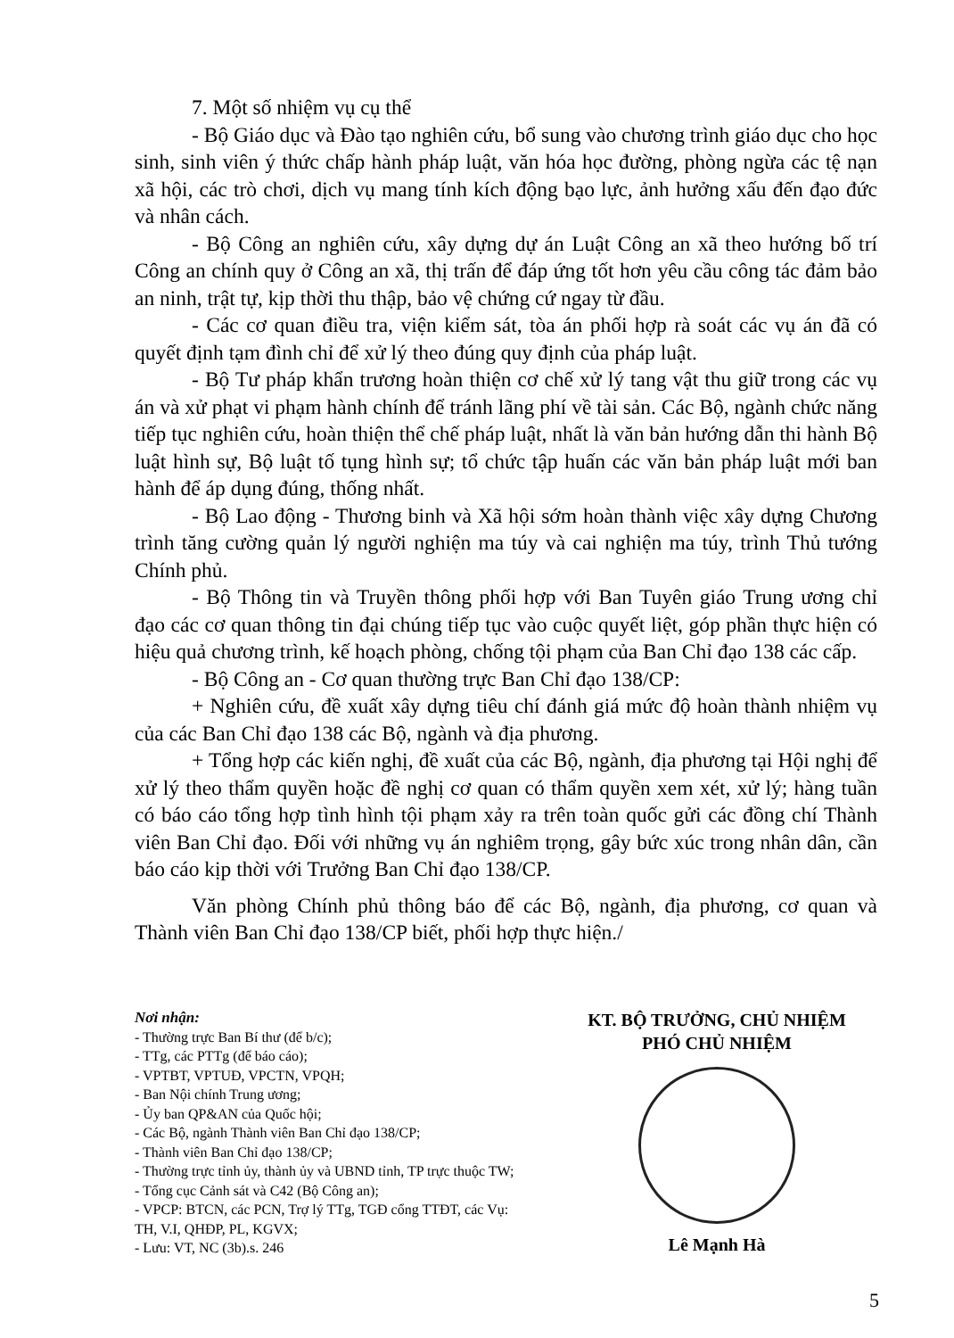7. Một số nhiệm vụ cụ thể
- Bộ Giáo dục và Đào tạo nghiên cứu, bổ sung vào chương trình giáo dục cho học sinh, sinh viên ý thức chấp hành pháp luật, văn hóa học đường, phòng ngừa các tệ nạn xã hội, các trò chơi, dịch vụ mang tính kích động bạo lực, ảnh hưởng xấu đến đạo đức và nhân cách.
- Bộ Công an nghiên cứu, xây dựng dự án Luật Công an xã theo hướng bố trí Công an chính quy ở Công an xã, thị trấn để đáp ứng tốt hơn yêu cầu công tác đảm bảo an ninh, trật tự, kịp thời thu thập, bảo vệ chứng cứ ngay từ đầu.
- Các cơ quan điều tra, viện kiểm sát, tòa án phối hợp rà soát các vụ án đã có quyết định tạm đình chỉ để xử lý theo đúng quy định của pháp luật.
- Bộ Tư pháp khẩn trương hoàn thiện cơ chế xử lý tang vật thu giữ trong các vụ án và xử phạt vi phạm hành chính để tránh lãng phí về tài sản. Các Bộ, ngành chức năng tiếp tục nghiên cứu, hoàn thiện thể chế pháp luật, nhất là văn bản hướng dẫn thi hành Bộ luật hình sự, Bộ luật tố tụng hình sự; tổ chức tập huấn các văn bản pháp luật mới ban hành để áp dụng đúng, thống nhất.
- Bộ Lao động - Thương binh và Xã hội sớm hoàn thành việc xây dựng Chương trình tăng cường quản lý người nghiện ma túy và cai nghiện ma túy, trình Thủ tướng Chính phủ.
- Bộ Thông tin và Truyền thông phối hợp với Ban Tuyên giáo Trung ương chỉ đạo các cơ quan thông tin đại chúng tiếp tục vào cuộc quyết liệt, góp phần thực hiện có hiệu quả chương trình, kế hoạch phòng, chống tội phạm của Ban Chỉ đạo 138 các cấp.
- Bộ Công an - Cơ quan thường trực Ban Chỉ đạo 138/CP:
+ Nghiên cứu, đề xuất xây dựng tiêu chí đánh giá mức độ hoàn thành nhiệm vụ của các Ban Chỉ đạo 138 các Bộ, ngành và địa phương.
+ Tổng hợp các kiến nghị, đề xuất của các Bộ, ngành, địa phương tại Hội nghị để xử lý theo thẩm quyền hoặc đề nghị cơ quan có thẩm quyền xem xét, xử lý; hàng tuần có báo cáo tổng hợp tình hình tội phạm xảy ra trên toàn quốc gửi các đồng chí Thành viên Ban Chỉ đạo. Đối với những vụ án nghiêm trọng, gây bức xúc trong nhân dân, cần báo cáo kịp thời với Trưởng Ban Chỉ đạo 138/CP.
Văn phòng Chính phủ thông báo để các Bộ, ngành, địa phương, cơ quan và Thành viên Ban Chỉ đạo 138/CP biết, phối hợp thực hiện./
Nơi nhận:
- Thường trực Ban Bí thư (để b/c);
- TTg, các PTTg (để báo cáo);
- VPTBT, VPTUĐ, VPCTN, VPQH;
- Ban Nội chính Trung ương;
- Ủy ban QP&AN của Quốc hội;
- Các Bộ, ngành Thành viên Ban Chỉ đạo 138/CP;
- Thành viên Ban Chỉ đạo 138/CP;
- Thường trực tỉnh ủy, thành ủy và UBND tỉnh, TP trực thuộc TW;
- Tổng cục Cảnh sát và C42 (Bộ Công an);
- VPCP: BTCN, các PCN, Trợ lý TTg, TGĐ cổng TTĐT, các Vụ: TH, V.I, QHĐP, PL, KGVX;
- Lưu: VT, NC (3b).s. 246
KT. BỘ TRƯỞNG, CHỦ NHIỆM
PHÓ CHỦ NHIỆM
Lê Mạnh Hà
5